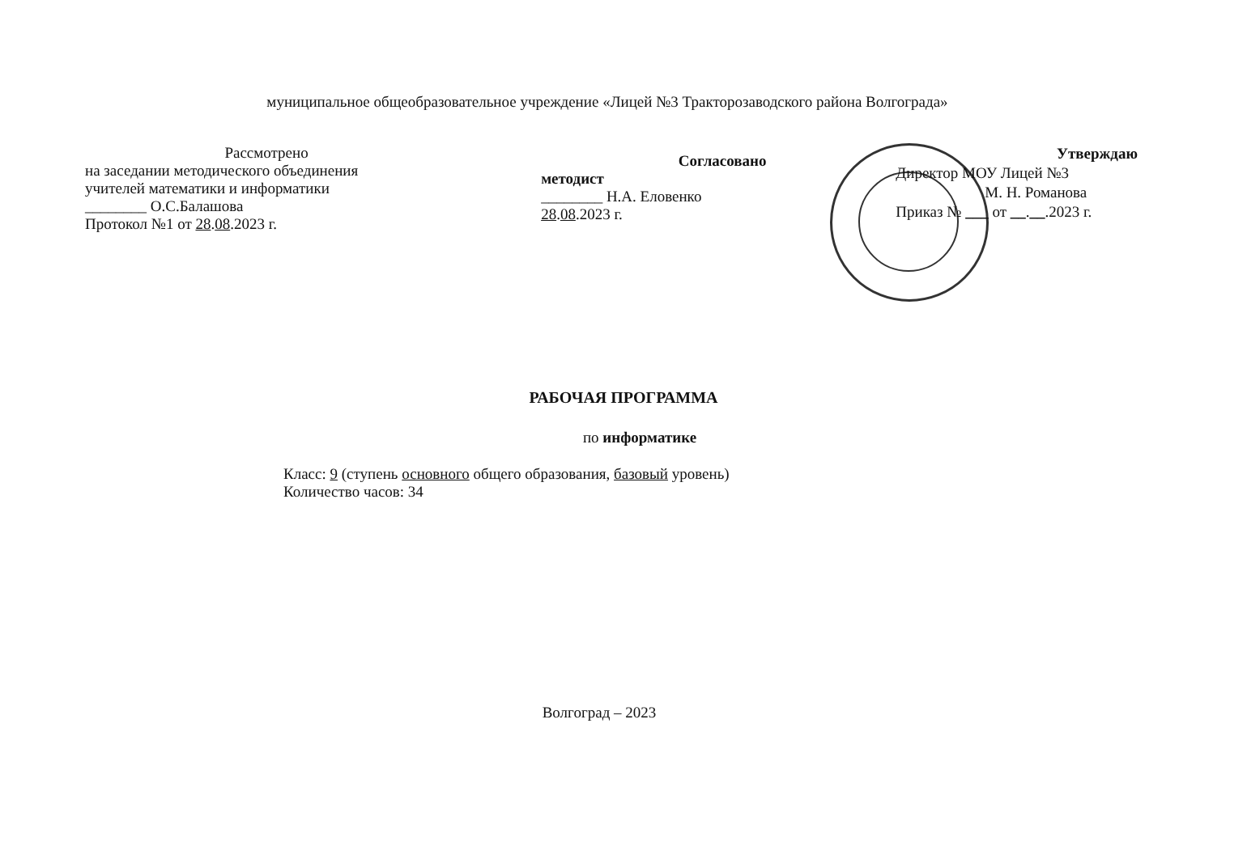муниципальное общеобразовательное учреждение «Лицей №3 Тракторозаводского района Волгограда»
Рассмотрено
на заседании методического объединения
учителей математики и информатики
________ О.С.Балашова
Протокол №1 от 28.08.2023 г.
Согласовано
методист
________ Н.А. Еловенко
28.08.2023 г.
Утверждаю
Директор МОУ Лицей №3
М. Н. Романова
Приказ № ___ от __.__.2023 г.
РАБОЧАЯ ПРОГРАММА
по информатике
Класс: 9 (ступень основного общего образования, базовый уровень)
Количество часов: 34
Волгоград – 2023